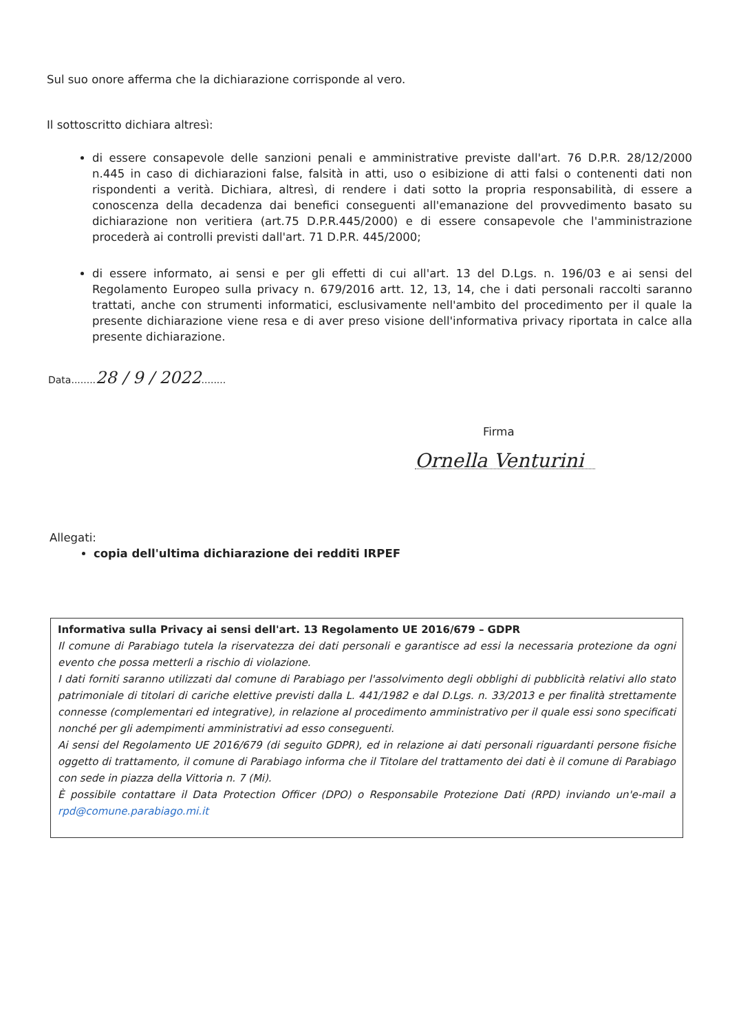Sul suo onore afferma che la dichiarazione corrisponde al vero.
Il sottoscritto dichiara altresì:
di essere consapevole delle sanzioni penali e amministrative previste dall'art. 76 D.P.R. 28/12/2000 n.445 in caso di dichiarazioni false, falsità in atti, uso o esibizione di atti falsi o contenenti dati non rispondenti a verità. Dichiara, altresì, di rendere i dati sotto la propria responsabilità, di essere a conoscenza della decadenza dai benefici conseguenti all'emanazione del provvedimento basato su dichiarazione non veritiera (art.75 D.P.R.445/2000) e di essere consapevole che l'amministrazione procederà ai controlli previsti dall'art. 71 D.P.R. 445/2000;
di essere informato, ai sensi e per gli effetti di cui all'art. 13 del D.Lgs. n. 196/03 e ai sensi del Regolamento Europeo sulla privacy n. 679/2016 artt. 12, 13, 14, che i dati personali raccolti saranno trattati, anche con strumenti informatici, esclusivamente nell'ambito del procedimento per il quale la presente dichiarazione viene resa e di aver preso visione dell'informativa privacy riportata in calce alla presente dichiarazione.
Data........28 / 9 / 2022........
Firma
Ornella Venturini
Allegati:
copia dell'ultima dichiarazione dei redditi IRPEF
Informativa sulla Privacy ai sensi dell'art. 13 Regolamento UE 2016/679 – GDPR
Il comune di Parabiago tutela la riservatezza dei dati personali e garantisce ad essi la necessaria protezione da ogni evento che possa metterli a rischio di violazione.
I dati forniti saranno utilizzati dal comune di Parabiago per l'assolvimento degli obblighi di pubblicità relativi allo stato patrimoniale di titolari di cariche elettive previsti dalla L. 441/1982 e dal D.Lgs. n. 33/2013 e per finalità strettamente connesse (complementari ed integrative), in relazione al procedimento amministrativo per il quale essi sono specificati nonché per gli adempimenti amministrativi ad esso conseguenti.
Ai sensi del Regolamento UE 2016/679 (di seguito GDPR), ed in relazione ai dati personali riguardanti persone fisiche oggetto di trattamento, il comune di Parabiago informa che il Titolare del trattamento dei dati è il comune di Parabiago con sede in piazza della Vittoria n. 7 (Mi).
È possibile contattare il Data Protection Officer (DPO) o Responsabile Protezione Dati (RPD) inviando un'e-mail a rpd@comune.parabiago.mi.it